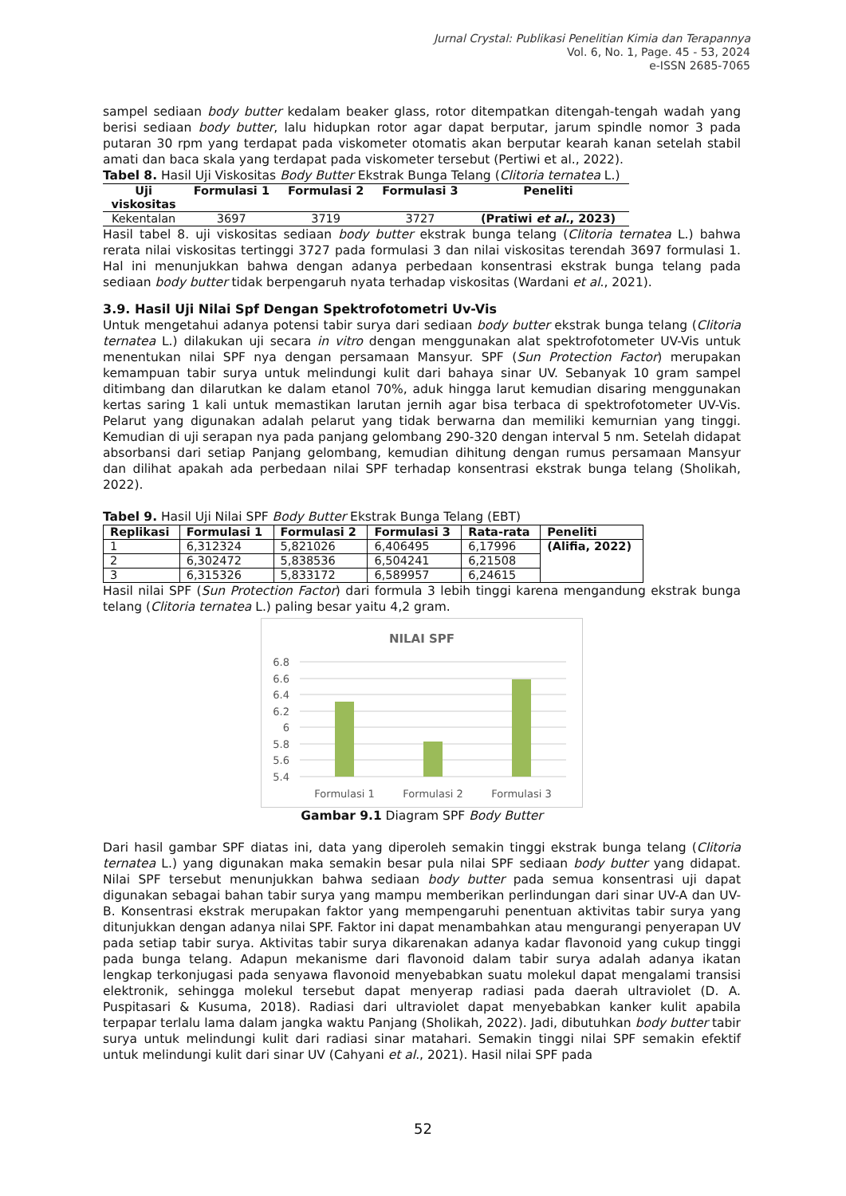Jurnal Crystal: Publikasi Penelitian Kimia dan Terapannya
Vol. 6, No. 1, Page. 45 - 53, 2024
e-ISSN 2685-7065
sampel sediaan body butter kedalam beaker glass, rotor ditempatkan ditengah-tengah wadah yang berisi sediaan body butter, lalu hidupkan rotor agar dapat berputar, jarum spindle nomor 3 pada putaran 30 rpm yang terdapat pada viskometer otomatis akan berputar kearah kanan setelah stabil amati dan baca skala yang terdapat pada viskometer tersebut (Pertiwi et al., 2022).
Tabel 8. Hasil Uji Viskositas Body Butter Ekstrak Bunga Telang (Clitoria ternatea L.)
| Uji viskositas | Formulasi 1 | Formulasi 2 | Formulasi 3 | Peneliti |
| --- | --- | --- | --- | --- |
| Kekentalan | 3697 | 3719 | 3727 | (Pratiwi et al. , 2023) |
Hasil tabel 8. uji viskositas sediaan body butter ekstrak bunga telang (Clitoria ternatea L.) bahwa rerata nilai viskositas tertinggi 3727 pada formulasi 3 dan nilai viskositas terendah 3697 formulasi 1. Hal ini menunjukkan bahwa dengan adanya perbedaan konsentrasi ekstrak bunga telang pada sediaan body butter tidak berpengaruh nyata terhadap viskositas (Wardani et al., 2021).
3.9. Hasil Uji Nilai Spf Dengan Spektrofotometri Uv-Vis
Untuk mengetahui adanya potensi tabir surya dari sediaan body butter ekstrak bunga telang (Clitoria ternatea L.) dilakukan uji secara in vitro dengan menggunakan alat spektrofotometer UV-Vis untuk menentukan nilai SPF nya dengan persamaan Mansyur. SPF (Sun Protection Factor) merupakan kemampuan tabir surya untuk melindungi kulit dari bahaya sinar UV. Sebanyak 10 gram sampel ditimbang dan dilarutkan ke dalam etanol 70%, aduk hingga larut kemudian disaring menggunakan kertas saring 1 kali untuk memastikan larutan jernih agar bisa terbaca di spektrofotometer UV-Vis. Pelarut yang digunakan adalah pelarut yang tidak berwarna dan memiliki kemurnian yang tinggi. Kemudian di uji serapan nya pada panjang gelombang 290-320 dengan interval 5 nm. Setelah didapat absorbansi dari setiap Panjang gelombang, kemudian dihitung dengan rumus persamaan Mansyur dan dilihat apakah ada perbedaan nilai SPF terhadap konsentrasi ekstrak bunga telang (Sholikah, 2022).
Tabel 9. Hasil Uji Nilai SPF Body Butter Ekstrak Bunga Telang (EBT)
| Replikasi | Formulasi 1 | Formulasi 2 | Formulasi 3 | Rata-rata | Peneliti |
| --- | --- | --- | --- | --- | --- |
| 1 | 6,312324 | 5,821026 | 6,406495 | 6,17996 | (Alifia, 2022) |
| 2 | 6,302472 | 5,838536 | 6,504241 | 6,21508 | |
| 3 | 6,315326 | 5,833172 | 6,589957 | 6,24615 | |
Hasil nilai SPF (Sun Protection Factor) dari formula 3 lebih tinggi karena mengandung ekstrak bunga telang (Clitoria ternatea L.) paling besar yaitu 4,2 gram.
NILAI SPF
6.8
6.6
6.4
6.2
6
5.8
5.6
5.4
Formulasi 1
Formulasi 2
Formulasi 3
Gambar 9.1 Diagram SPF Body Butter
Dari hasil gambar SPF diatas ini, data yang diperoleh semakin tinggi ekstrak bunga telang (Clitoria ternatea L.) yang digunakan maka semakin besar pula nilai SPF sediaan body butter yang didapat. Nilai SPF tersebut menunjukkan bahwa sediaan body butter pada semua konsentrasi uji dapat digunakan sebagai bahan tabir surya yang mampu memberikan perlindungan dari sinar UV-A dan UV-B. Konsentrasi ekstrak merupakan faktor yang mempengaruhi penentuan aktivitas tabir surya yang ditunjukkan dengan adanya nilai SPF. Faktor ini dapat menambahkan atau mengurangi penyerapan UV pada setiap tabir surya. Aktivitas tabir surya dikarenakan adanya kadar flavonoid yang cukup tinggi pada bunga telang. Adapun mekanisme dari flavonoid dalam tabir surya adalah adanya ikatan lengkap terkonjugasi pada senyawa flavonoid menyebabkan suatu molekul dapat mengalami transisi elektronik, sehingga molekul tersebut dapat menyerap radiasi pada daerah ultraviolet (D. A. Puspitasari & Kusuma, 2018). Radiasi dari ultraviolet dapat menyebabkan kanker kulit apabila terpapar terlalu lama dalam jangka waktu Panjang (Sholikah, 2022). Jadi, dibutuhkan body butter tabir surya untuk melindungi kulit dari radiasi sinar matahari. Semakin tinggi nilai SPF semakin efektif untuk melindungi kulit dari sinar UV (Cahyani et al., 2021). Hasil nilai SPF pada
52